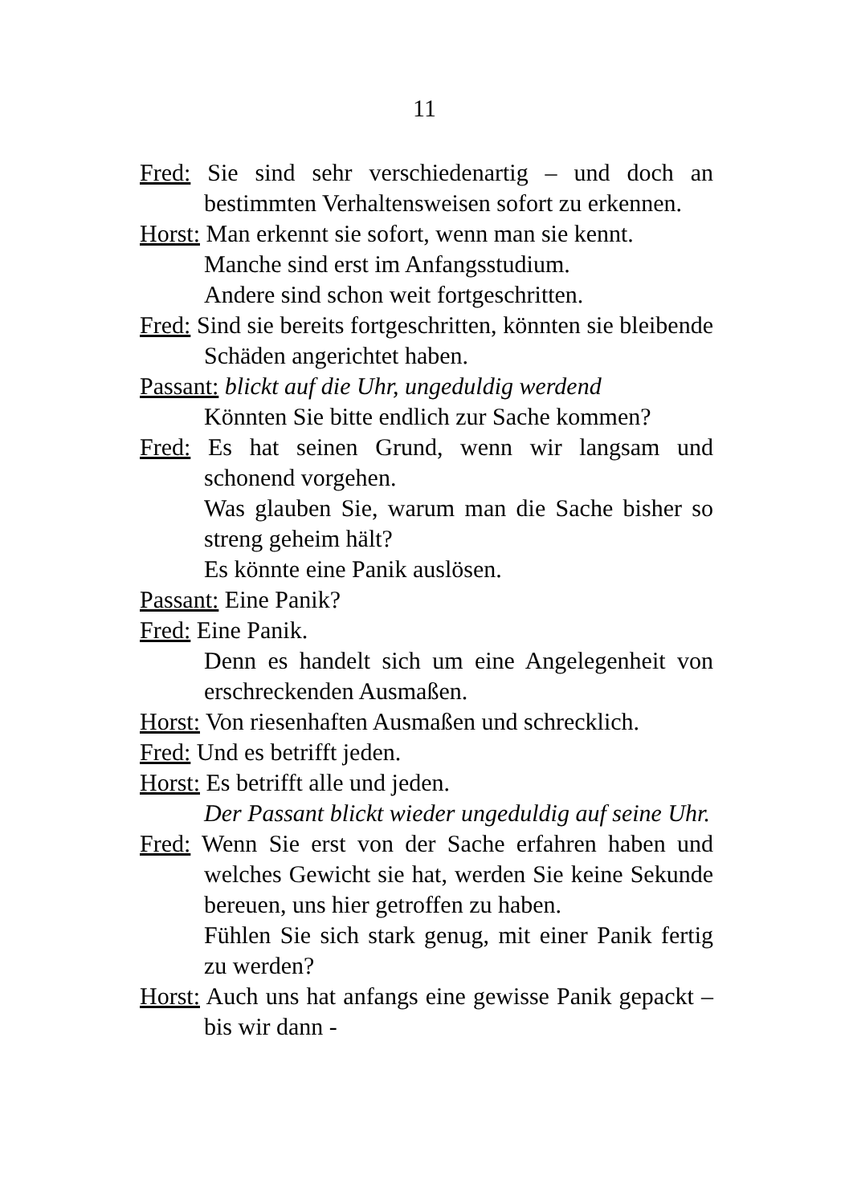11
Fred: Sie sind sehr verschiedenartig – und doch an bestimmten Verhaltensweisen sofort zu erkennen.
Horst: Man erkennt sie sofort, wenn man sie kennt.
Manche sind erst im Anfangsstudium.
Andere sind schon weit fortgeschritten.
Fred: Sind sie bereits fortgeschritten, könnten sie bleibende Schäden angerichtet haben.
Passant: blickt auf die Uhr, ungeduldig werdend
Könnten Sie bitte endlich zur Sache kommen?
Fred: Es hat seinen Grund, wenn wir langsam und schonend vorgehen.
Was glauben Sie, warum man die Sache bisher so streng geheim hält?
Es könnte eine Panik auslösen.
Passant: Eine Panik?
Fred: Eine Panik.
Denn es handelt sich um eine Angelegenheit von erschreckenden Ausmaßen.
Horst: Von riesenhaften Ausmaßen und schrecklich.
Fred: Und es betrifft jeden.
Horst: Es betrifft alle und jeden.
Der Passant blickt wieder ungeduldig auf seine Uhr.
Fred: Wenn Sie erst von der Sache erfahren haben und welches Gewicht sie hat, werden Sie keine Sekunde bereuen, uns hier getroffen zu haben.
Fühlen Sie sich stark genug, mit einer Panik fertig zu werden?
Horst: Auch uns hat anfangs eine gewisse Panik gepackt – bis wir dann -